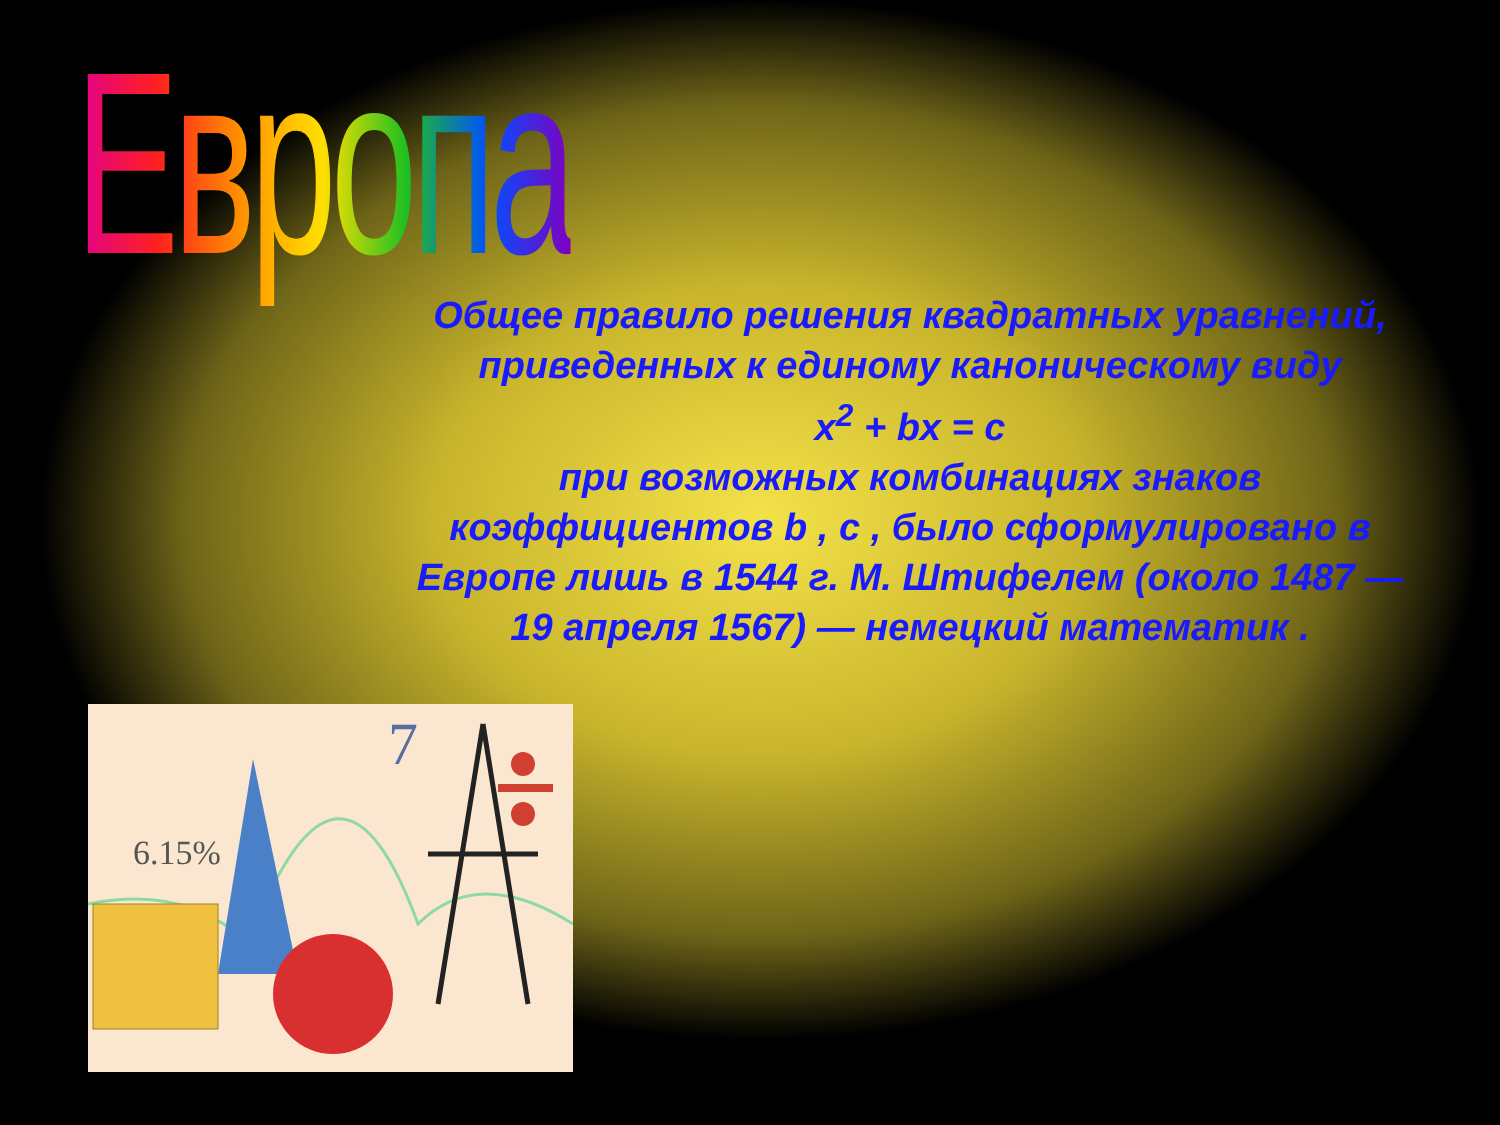Европа
Общее правило решения квадратных уравнений, приведенных к единому каноническому виду
x<sup>2</sup> + bx = c
при возможных комбинациях знаков коэффициентов b , c , было сформулировано в Европе лишь в 1544 г. М. Штифелем (около 1487 — 19 апреля 1567) — немецкий математик .
6.15%
7